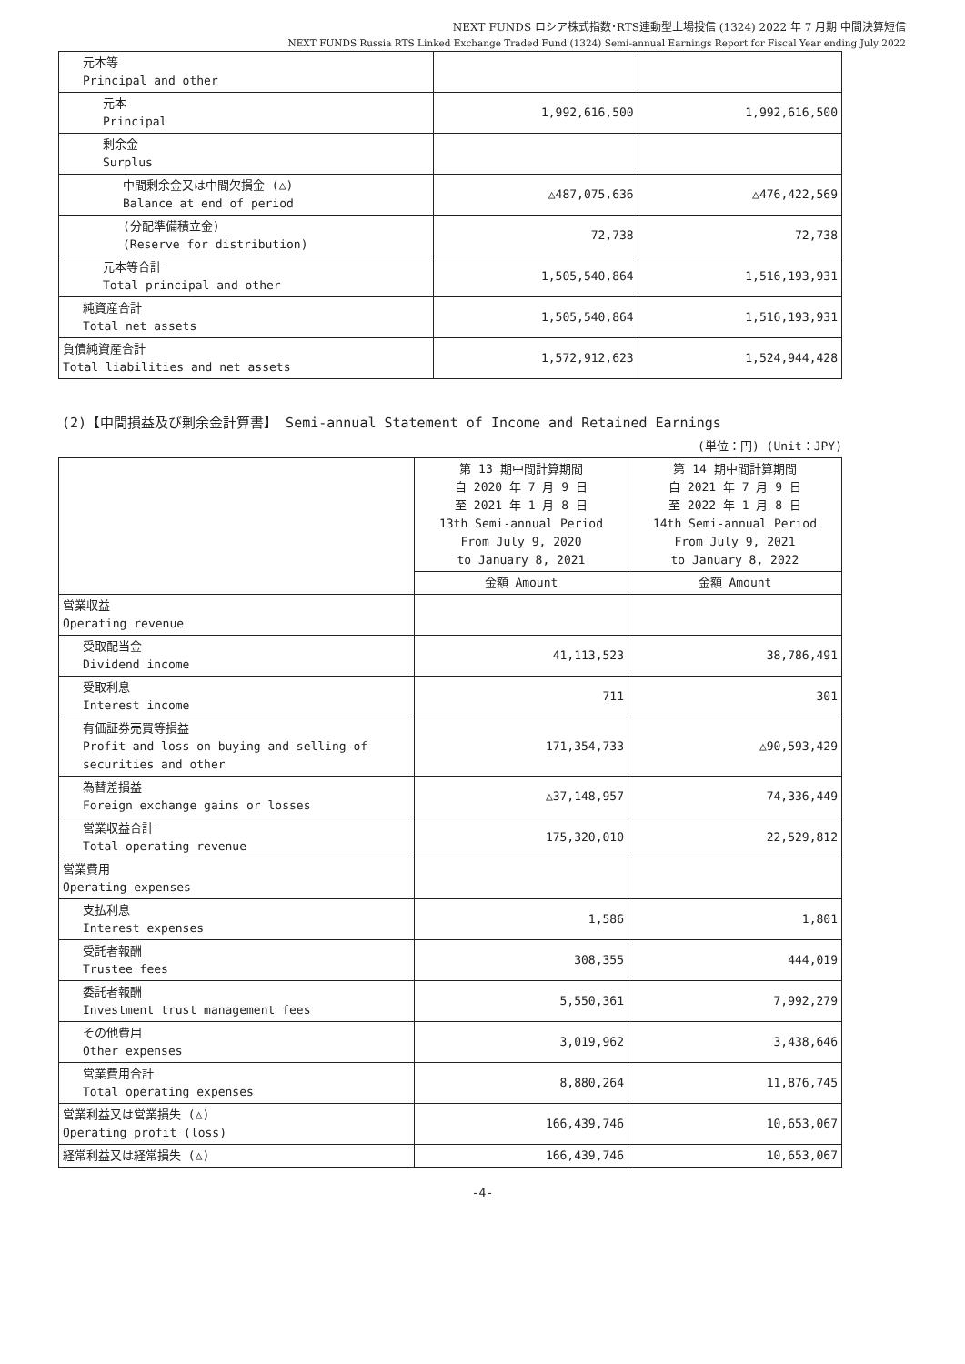NEXT FUNDS ロシア株式指数･RTS連動型上場投信 (1324) 2022 年 7 月期 中間決算短信
NEXT FUNDS Russia RTS Linked Exchange Traded Fund (1324) Semi-annual Earnings Report for Fiscal Year ending July 2022
| 元本等 Principal and other | | |
| 元本 Principal | 1,992,616,500 | 1,992,616,500 |
| 剰余金 Surplus | | |
| 中間剰余金又は中間欠損金 (△) Balance at end of period | △487,075,636 | △476,422,569 |
| (分配準備積立金) (Reserve for distribution) | 72,738 | 72,738 |
| 元本等合計 Total principal and other | 1,505,540,864 | 1,516,193,931 |
| 純資産合計 Total net assets | 1,505,540,864 | 1,516,193,931 |
| 負債純資産合計 Total liabilities and net assets | 1,572,912,623 | 1,524,944,428 |
(2)【中間損益及び剰余金計算書】 Semi-annual Statement of Income and Retained Earnings
(単位：円) (Unit：JPY)
| | 第 13 期中間計算期間 自 2020 年 7 月 9 日 至 2021 年 1 月 8 日 13th Semi-annual Period From July 9, 2020 to January 8, 2021 | 第 14 期中間計算期間 自 2021 年 7 月 9 日 至 2022 年 1 月 8 日 14th Semi-annual Period From July 9, 2021 to January 8, 2022 |
| | 金額 Amount | 金額 Amount |
| 営業収益 Operating revenue | | |
| 受取配当金 Dividend income | 41,113,523 | 38,786,491 |
| 受取利息 Interest income | 711 | 301 |
| 有価証券売買等損益 Profit and loss on buying and selling of securities and other | 171,354,733 | △90,593,429 |
| 為替差損益 Foreign exchange gains or losses | △37,148,957 | 74,336,449 |
| 営業収益合計 Total operating revenue | 175,320,010 | 22,529,812 |
| 営業費用 Operating expenses | | |
| 支払利息 Interest expenses | 1,586 | 1,801 |
| 受託者報酬 Trustee fees | 308,355 | 444,019 |
| 委託者報酬 Investment trust management fees | 5,550,361 | 7,992,279 |
| その他費用 Other expenses | 3,019,962 | 3,438,646 |
| 営業費用合計 Total operating expenses | 8,880,264 | 11,876,745 |
| 営業利益又は営業損失 (△) Operating profit (loss) | 166,439,746 | 10,653,067 |
| 経常利益又は経常損失 (△) | 166,439,746 | 10,653,067 |
-4-